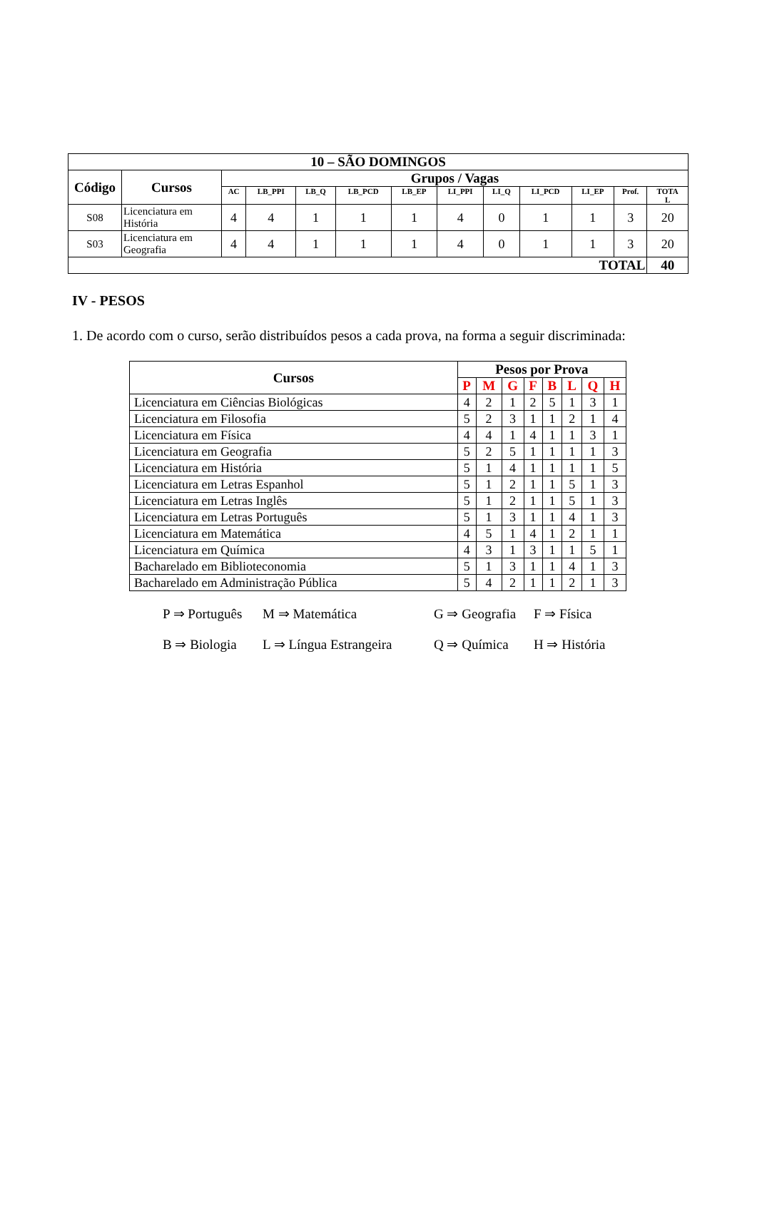| 10 – SÃO DOMINGOS | | | | | | | | | | | | |
| --- | --- | --- | --- | --- | --- | --- | --- | --- | --- | --- | --- | --- |
| Código | Cursos | Grupos / Vagas | | | | | | | | | | |
| | | AC | LB_PPI | LB_Q | LB_PCD | LB_EP | LI_PPI | LI_Q | LI_PCD | LI_EP | Prof. | TOTA L |
| S08 | Licenciatura em História | 4 | 4 | 1 | 1 | 1 | 4 | 0 | 1 | 1 | 3 | 20 |
| S03 | Licenciatura em Geografia | 4 | 4 | 1 | 1 | 1 | 4 | 0 | 1 | 1 | 3 | 20 |
| TOTAL | | | | | | | | | | | | 40 |
IV - PESOS
1. De acordo com o curso, serão distribuídos pesos a cada prova, na forma a seguir discriminada:
| Cursos | Pesos por Prova | | | | | | | |
| --- | --- | --- | --- | --- | --- | --- | --- | --- |
| | P | M | G | F | B | L | Q | H |
| Licenciatura em Ciências Biológicas | 4 | 2 | 1 | 2 | 5 | 1 | 3 | 1 |
| Licenciatura em Filosofia | 5 | 2 | 3 | 1 | 1 | 2 | 1 | 4 |
| Licenciatura em Física | 4 | 4 | 1 | 4 | 1 | 1 | 3 | 1 |
| Licenciatura em Geografia | 5 | 2 | 5 | 1 | 1 | 1 | 1 | 3 |
| Licenciatura em História | 5 | 1 | 4 | 1 | 1 | 1 | 1 | 5 |
| Licenciatura em Letras Espanhol | 5 | 1 | 2 | 1 | 1 | 5 | 1 | 3 |
| Licenciatura em Letras Inglês | 5 | 1 | 2 | 1 | 1 | 5 | 1 | 3 |
| Licenciatura em Letras Português | 5 | 1 | 3 | 1 | 1 | 4 | 1 | 3 |
| Licenciatura em Matemática | 4 | 5 | 1 | 4 | 1 | 2 | 1 | 1 |
| Licenciatura em Química | 4 | 3 | 1 | 3 | 1 | 1 | 5 | 1 |
| Bacharelado em Biblioteconomia | 5 | 1 | 3 | 1 | 1 | 4 | 1 | 3 |
| Bacharelado em Administração Pública | 5 | 4 | 2 | 1 | 1 | 2 | 1 | 3 |
P ⇒ Português M ⇒ Matemática G ⇒ Geografia F ⇒ Física
B ⇒ Biologia L ⇒ Língua Estrangeira Q ⇒ Química H ⇒ História